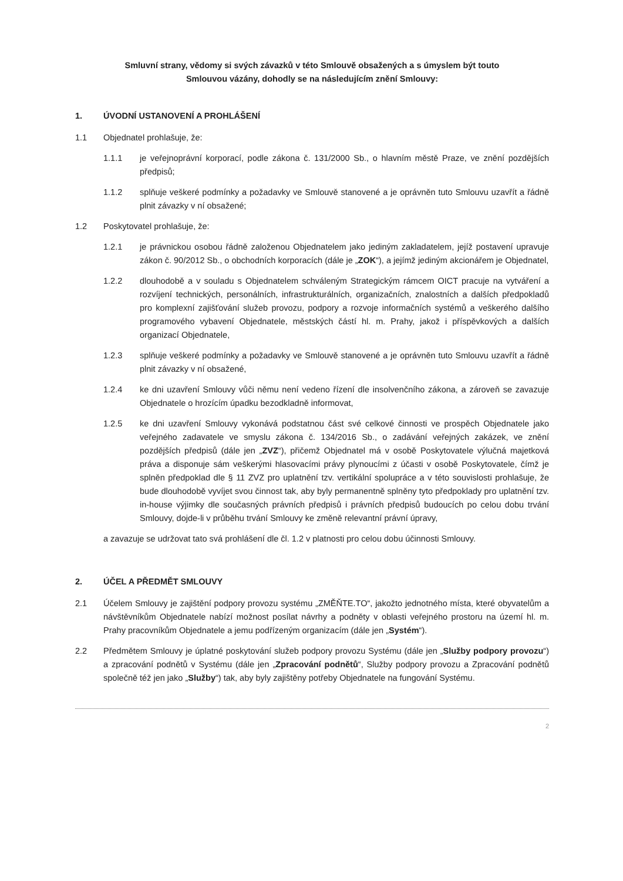Smluvní strany, vědomy si svých závazků v této Smlouvě obsažených a s úmyslem být touto
Smlouvou vázány, dohodly se na následujícím znění Smlouvy:
1. ÚVODNÍ USTANOVENÍ A PROHLÁŠENÍ
1.1 Objednatel prohlašuje, že:
1.1.1 je veřejnoprávní korporací, podle zákona č. 131/2000 Sb., o hlavním městě Praze, ve znění pozdějších předpisů;
1.1.2 splňuje veškeré podmínky a požadavky ve Smlouvě stanovené a je oprávněn tuto Smlouvu uzavřít a řádně plnit závazky v ní obsažené;
1.2 Poskytovatel prohlašuje, že:
1.2.1 je právnickou osobou řádně založenou Objednatelem jako jediným zakladatelem, jejíž postavení upravuje zákon č. 90/2012 Sb., o obchodních korporacích (dále je „ZOK“), a jejímž jediným akcionářem je Objednatel,
1.2.2 dlouhodobě a v souladu s Objednatelem schváleným Strategickým rámcem OICT pracuje na vytváření a rozvíjení technických, personálních, infrastrukturálních, organizačních, znalostních a dalších předpokladů pro komplexní zajišťování služeb provozu, podpory a rozvoje informačních systémů a veškerého dalšího programového vybavení Objednatele, městských částí hl. m. Prahy, jakož i příspěvkových a dalších organizací Objednatele,
1.2.3 splňuje veškeré podmínky a požadavky ve Smlouvě stanovené a je oprávněn tuto Smlouvu uzavřít a řádně plnit závazky v ní obsažené,
1.2.4 ke dni uzavření Smlouvy vůči němu není vedeno řízení dle insolvenčního zákona, a zároveň se zavazuje Objednatele o hrozícím úpadku bezodkladně informovat,
1.2.5 ke dni uzavření Smlouvy vykonává podstatnou část své celkové činnosti ve prospěch Objednatele jako veřejného zadavatele ve smyslu zákona č. 134/2016 Sb., o zadávání veřejných zakázek, ve znění pozdějších předpisů (dále jen „ZVZ“), přičemž Objednatel má v osobě Poskytovatele výlučná majetková práva a disponuje sám veškerými hlasovacími právy plynoucími z účasti v osobě Poskytovatele, čímž je splněn předpoklad dle § 11 ZVZ pro uplatnění tzv. vertikální spolupráce a v této souvislosti prohlašuje, že bude dlouhodobě vyvíjet svou činnost tak, aby byly permanentně splněny tyto předpoklady pro uplatnění tzv. in-house výjimky dle současných právních předpisů i právních předpisů budoucích po celou dobu trvání Smlouvy, dojde-li v průběhu trvání Smlouvy ke změně relevantní právní úpravy,
a zavazuje se udržovat tato svá prohlášení dle čl. 1.2 v platnosti pro celou dobu účinnosti Smlouvy.
2. ÚČEL A PŘEDMĚT SMLOUVY
2.1 Účelem Smlouvy je zajištění podpory provozu systému „ZMĚŇTE.TO“, jakožto jednotného místa, které obyvatelům a návštěvníkům Objednatele nabízí možnost posílat návrhy a podněty v oblasti veřejného prostoru na území hl. m. Prahy pracovníkům Objednatele a jemu podřízeným organizacím (dále jen „Systém“).
2.2 Předmětem Smlouvy je úplatné poskytování služeb podpory provozu Systému (dále jen „Služby podpory provozu“) a zpracování podnětů v Systému (dále jen „Zpracování podnětů“, Služby podpory provozu a Zpracování podnětů společně též jen jako „Služby“) tak, aby byly zajištěny potřeby Objednatele na fungování Systému.
2